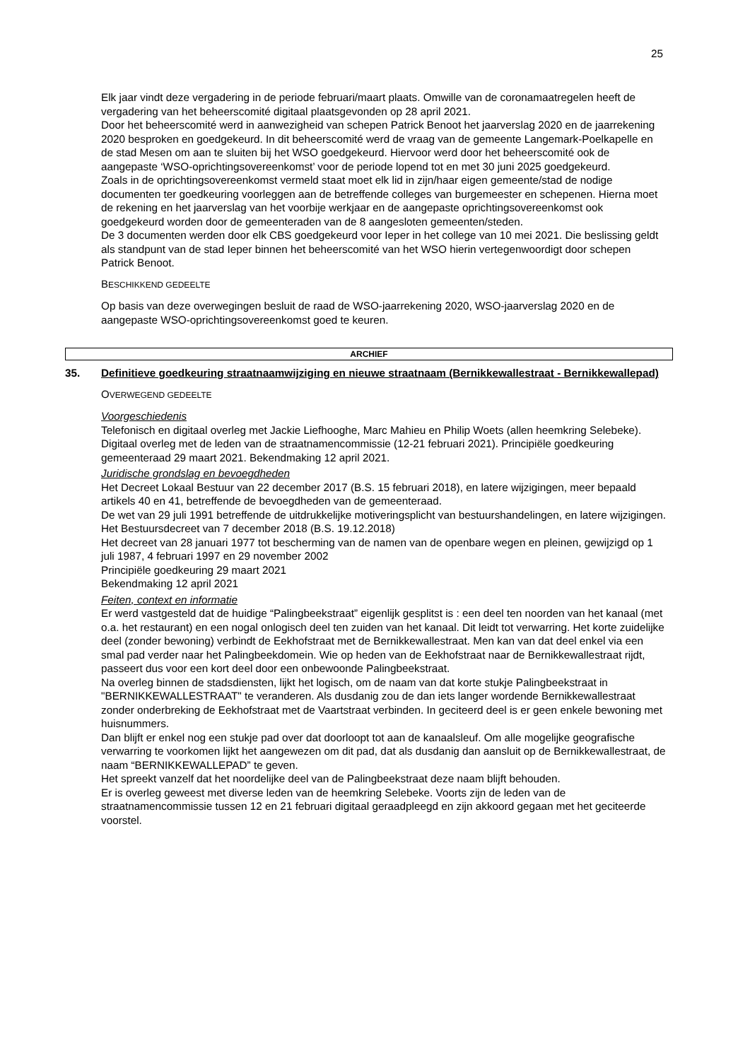25
Elk jaar vindt deze vergadering in de periode februari/maart plaats. Omwille van de coronamaatregelen heeft de vergadering van het beheerscomité digitaal plaatsgevonden op 28 april 2021.
Door het beheerscomité werd in aanwezigheid van schepen Patrick Benoot het jaarverslag 2020 en de jaarrekening 2020 besproken en goedgekeurd. In dit beheerscomité werd de vraag van de gemeente Langemark-Poelkapelle en de stad Mesen om aan te sluiten bij het WSO goedgekeurd. Hiervoor werd door het beheerscomité ook de aangepaste ‘WSO-oprichtingsovereenkomst’ voor de periode lopend tot en met 30 juni 2025 goedgekeurd.
Zoals in de oprichtingsovereenkomst vermeld staat moet elk lid in zijn/haar eigen gemeente/stad de nodige documenten ter goedkeuring voorleggen aan de betreffende colleges van burgemeester en schepenen. Hierna moet de rekening en het jaarverslag van het voorbije werkjaar en de aangepaste oprichtingsovereenkomst ook goedgekeurd worden door de gemeenteraden van de 8 aangesloten gemeenten/steden.
De 3 documenten werden door elk CBS goedgekeurd voor Ieper in het college van 10 mei 2021. Die beslissing geldt als standpunt van de stad Ieper binnen het beheerscomité van het WSO hierin vertegenwoordigt door schepen Patrick Benoot.
BESCHIKKEND GEDEELTE
Op basis van deze overwegingen besluit de raad de WSO-jaarrekening 2020, WSO-jaarverslag 2020 en de aangepaste WSO-oprichtingsovereenkomst goed te keuren.
ARCHIEF
35. Definitieve goedkeuring straatnaamwijziging en nieuwe straatnaam (Bernikkewallestraat - Bernikkewallepad)
OVERWEGEND GEDEELTE
Voorgeschiedenis
Telefonisch en digitaal overleg met Jackie Liefhooghe, Marc Mahieu en Philip Woets (allen heemkring Selebeke). Digitaal overleg met de leden van de straatnamencommissie (12-21 februari 2021). Principiële goedkeuring gemeenteraad 29 maart 2021. Bekendmaking 12 april 2021.
Juridische grondslag en bevoegdheden
Het Decreet Lokaal Bestuur van 22 december 2017 (B.S. 15 februari 2018), en latere wijzigingen, meer bepaald artikels 40 en 41, betreffende de bevoegdheden van de gemeenteraad.
De wet van 29 juli 1991 betreffende de uitdrukkelijke motiveringsplicht van bestuurshandelingen, en latere wijzigingen.
Het Bestuursdecreet van 7 december 2018 (B.S. 19.12.2018)
Het decreet van 28 januari 1977 tot bescherming van de namen van de openbare wegen en pleinen, gewijzigd op 1 juli 1987, 4 februari 1997 en 29 november 2002
Principiële goedkeuring 29 maart 2021
Bekendmaking 12 april 2021
Feiten, context en informatie
Er werd vastgesteld dat de huidige “Palingbeekstraat” eigenlijk gesplitst is : een deel ten noorden van het kanaal (met o.a. het restaurant) en een nogal onlogisch deel ten zuiden van het kanaal. Dit leidt tot verwarring. Het korte zuidelijke deel (zonder bewoning) verbindt de Eekhofstraat met de Bernikkewallestraat. Men kan van dat deel enkel via een smal pad verder naar het Palingbeekdomein. Wie op heden van de Eekhofstraat naar de Bernikkewallestraat rijdt, passeert dus voor een kort deel door een onbewoonde Palingbeekstraat.
Na overleg binnen de stadsdiensten, lijkt het logisch, om de naam van dat korte stukje Palingbeekstraat in "BERNIKKEWALLESTRAAT" te veranderen. Als dusdanig zou de dan iets langer wordende Bernikkewallestraat zonder onderbreking de Eekhofstraat met de Vaartstraat verbinden. In geciteerd deel is er geen enkele bewoning met huisnummers.
Dan blijft er enkel nog een stukje pad over dat doorloopt tot aan de kanaalsleuf. Om alle mogelijke geografische verwarring te voorkomen lijkt het aangewezen om dit pad, dat als dusdanig dan aansluit op de Bernikkewallestraat, de naam “BERNIKKEWALLEPAD” te geven.
Het spreekt vanzelf dat het noordelijke deel van de Palingbeekstraat deze naam blijft behouden.
Er is overleg geweest met diverse leden van de heemkring Selebeke. Voorts zijn de leden van de straatnamencommissie tussen 12 en 21 februari digitaal geraadpleegd en zijn akkoord gegaan met het geciteerde voorstel.